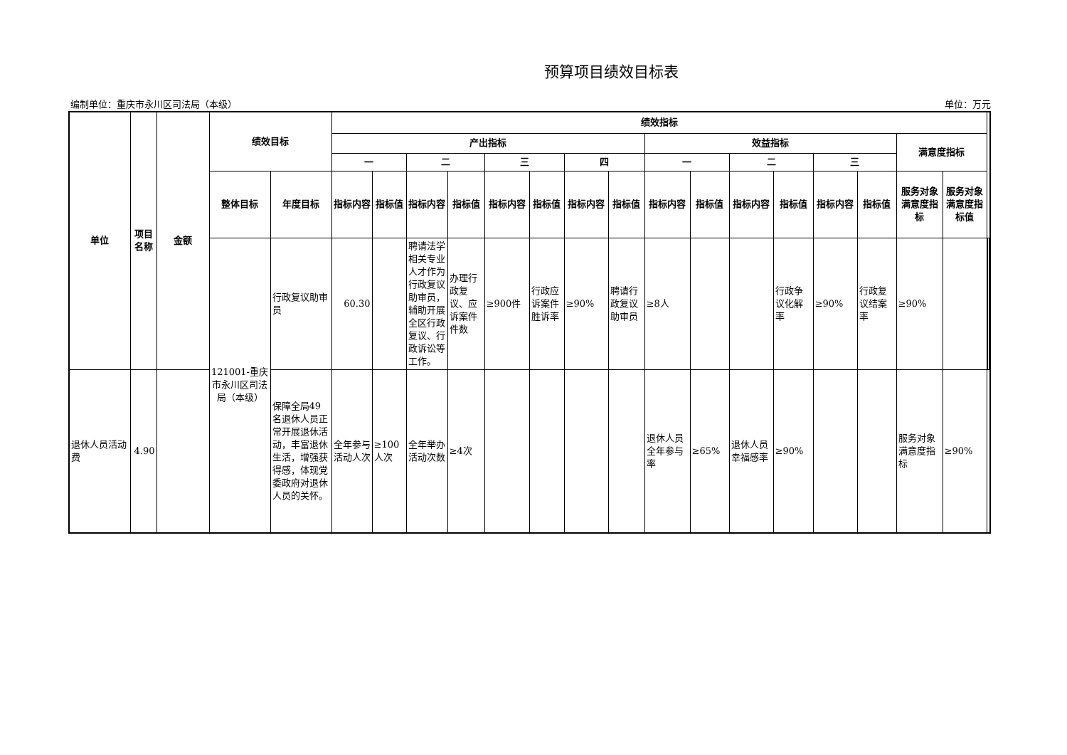预算项目绩效目标表
编制单位：重庆市永川区司法局（本级） 单位：万元
| 单位 | 项目名称 | 金额 | 绩效目标 | | 绩效指标 | | | | | | | | | | | | | | | | | | |
| --- | --- | --- | --- | --- | --- | --- | --- | --- | --- | --- | --- | --- | --- | --- | --- | --- | --- | --- | --- | --- | --- | --- | --- |
| | | | | | 产出指标 | | | | | | | | 效益指标 | | | | | | 满意度指标 | | | | |
| | | | | | 一 | | 二 | | 三 | | 四 | | 一 | | 二 | | 三 | | | | | | |
| | | | 整体目标 | 年度目标 | 指标内容 | 指标值 | 指标内容 | 指标值 | 指标内容 | 指标值 | 指标内容 | 指标值 | 指标内容 | 指标值 | 指标内容 | 指标值 | 指标内容 | 指标值 | 服务对象满意度指标 | 服务对象满意度指标值 | | | |
| | | | 121001-重庆市永川区司法局（本级） | 行政复议助审员 | 60.30 | | 聘请法学相关专业人才作为行政复议助审员，辅助开展全区行政复议、行政诉讼等工作。 | 办理行政复议、应诉案件件数 | ≥900件 | 行政应诉案件胜诉率 | ≥90% | 聘请行政复议助审员 | ≥8人 | | | 行政争议化解率 | ≥90% | 行政复议结案率 | ≥90% | | | | |
| 退休人员活动费 | 4.90 | | | 保障全局49名退休人员正常开展退休活动，丰富退休生活，增强获得感，体现党委政府对退休人员的关怀。 | 全年参与活动人次 | ≥100人次 | 全年举办活动次数 | ≥4次 | | | | | 退休人员全年参与率 | ≥65% | 退休人员幸福感率 | ≥90% | | | 服务对象满意度指标 | ≥90% | | | |